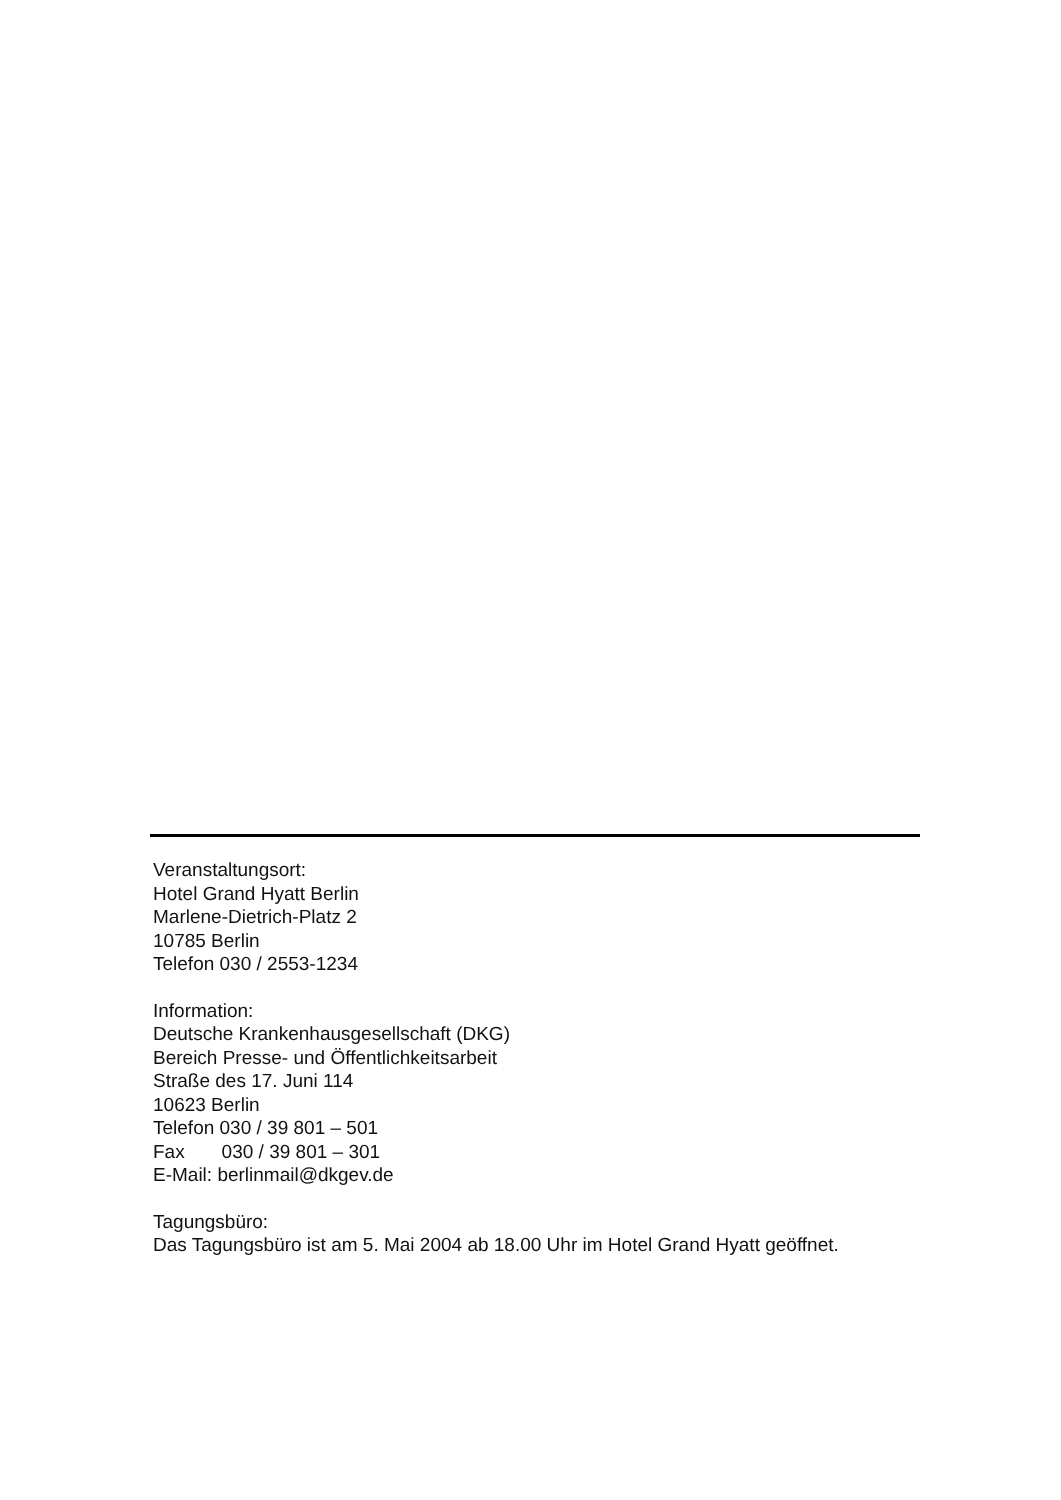Veranstaltungsort:
Hotel Grand Hyatt Berlin
Marlene-Dietrich-Platz 2
10785 Berlin
Telefon 030 / 2553-1234
Information:
Deutsche Krankenhausgesellschaft (DKG)
Bereich Presse- und Öffentlichkeitsarbeit
Straße des 17. Juni 114
10623 Berlin
Telefon 030 / 39 801 – 501
Fax 030 / 39 801 – 301
E-Mail: berlinmail@dkgev.de
Tagungsbüro:
Das Tagungsbüro ist am 5. Mai 2004 ab 18.00 Uhr im Hotel Grand Hyatt geöffnet.